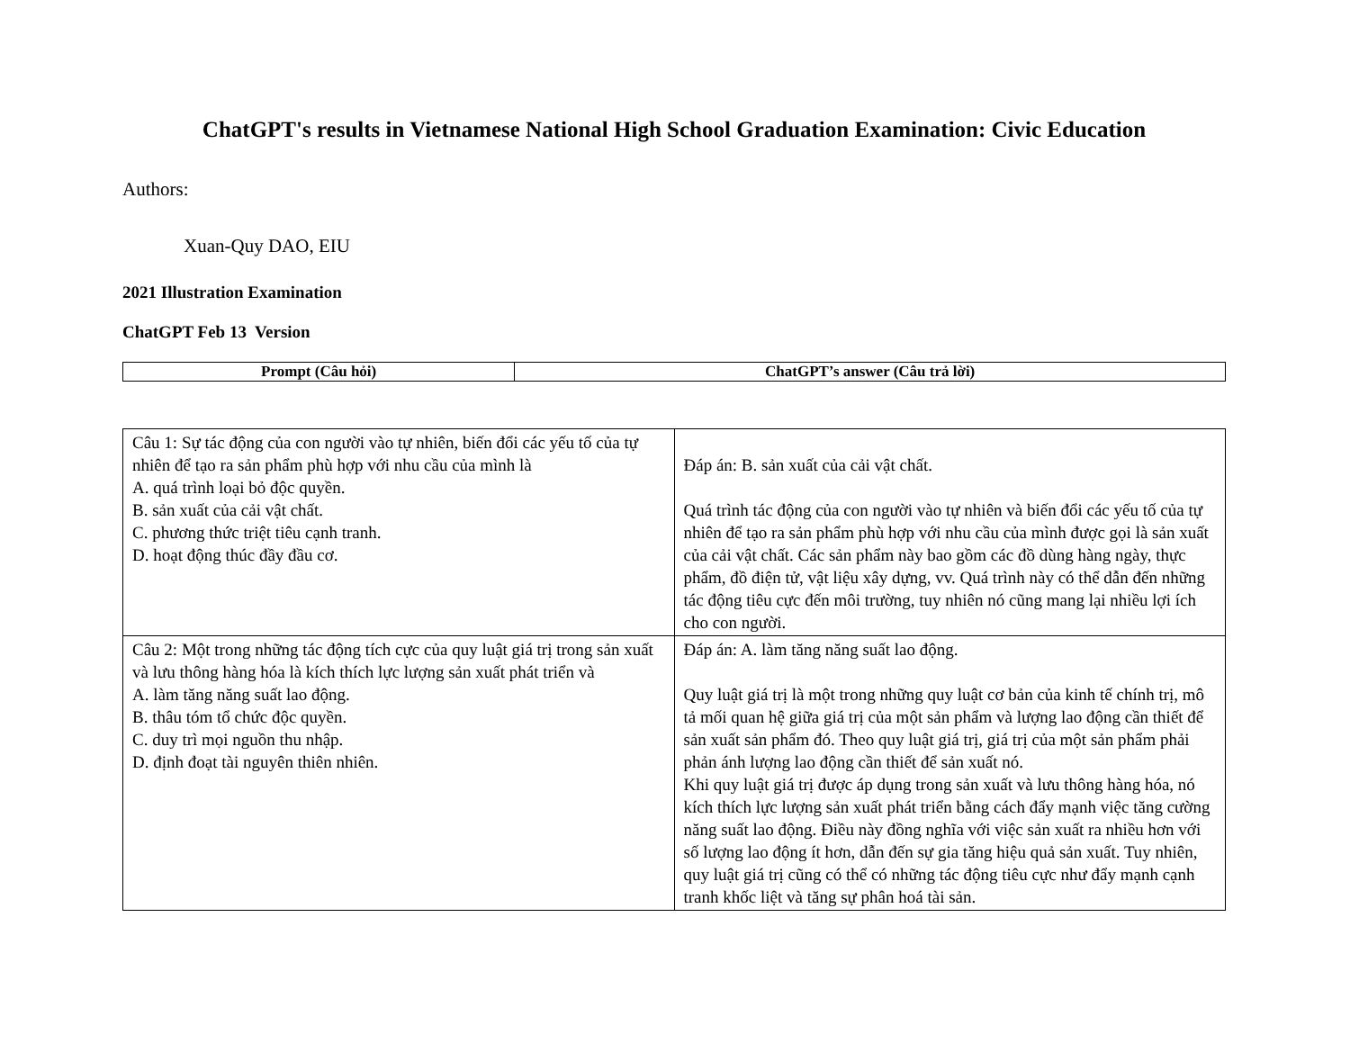ChatGPT's results in Vietnamese National High School Graduation Examination: Civic Education
Authors:
Xuan-Quy DAO, EIU
2021 Illustration Examination
ChatGPT Feb 13 Version
| Prompt (Câu hỏi) | ChatGPT’s answer (Câu trả lời) |
| --- | --- |
| Câu 1: Sự tác động của con người vào tự nhiên, biến đổi các yếu tố của tự nhiên để tạo ra sản phẩm phù hợp với nhu cầu của mình là A. quá trình loại bỏ độc quyền. B. sản xuất của cải vật chất. C. phương thức triệt tiêu cạnh tranh. D. hoạt động thúc đầy đầu cơ. | Đáp án: B. sản xuất của cải vật chất. Quá trình tác động của con người vào tự nhiên và biến đổi các yếu tố của tự nhiên để tạo ra sản phẩm phù hợp với nhu cầu của mình được gọi là sản xuất của cải vật chất. Các sản phẩm này bao gồm các đồ dùng hàng ngày, thực phẩm, đồ điện tử, vật liệu xây dựng, vv. Quá trình này có thể dẫn đến những tác động tiêu cực đến môi trường, tuy nhiên nó cũng mang lại nhiều lợi ích cho con người. |
| Câu 2: Một trong những tác động tích cực của quy luật giá trị trong sản xuất và lưu thông hàng hóa là kích thích lực lượng sản xuất phát triển và A. làm tăng năng suất lao động. B. thâu tóm tổ chức độc quyền. C. duy trì mọi nguồn thu nhập. D. định đoạt tài nguyên thiên nhiên. | Đáp án: A. làm tăng năng suất lao động. Quy luật giá trị là một trong những quy luật cơ bản của kinh tế chính trị, mô tả mối quan hệ giữa giá trị của một sản phẩm và lượng lao động cần thiết để sản xuất sản phẩm đó. Theo quy luật giá trị, giá trị của một sản phẩm phải phản ánh lượng lao động cần thiết để sản xuất nó. Khi quy luật giá trị được áp dụng trong sản xuất và lưu thông hàng hóa, nó kích thích lực lượng sản xuất phát triển bằng cách đẩy mạnh việc tăng cường năng suất lao động. Điều này đồng nghĩa với việc sản xuất ra nhiều hơn với số lượng lao động ít hơn, dẫn đến sự gia tăng hiệu quả sản xuất. Tuy nhiên, quy luật giá trị cũng có thể có những tác động tiêu cực như đẩy mạnh cạnh tranh khốc liệt và tăng sự phân hoá tài sản. |